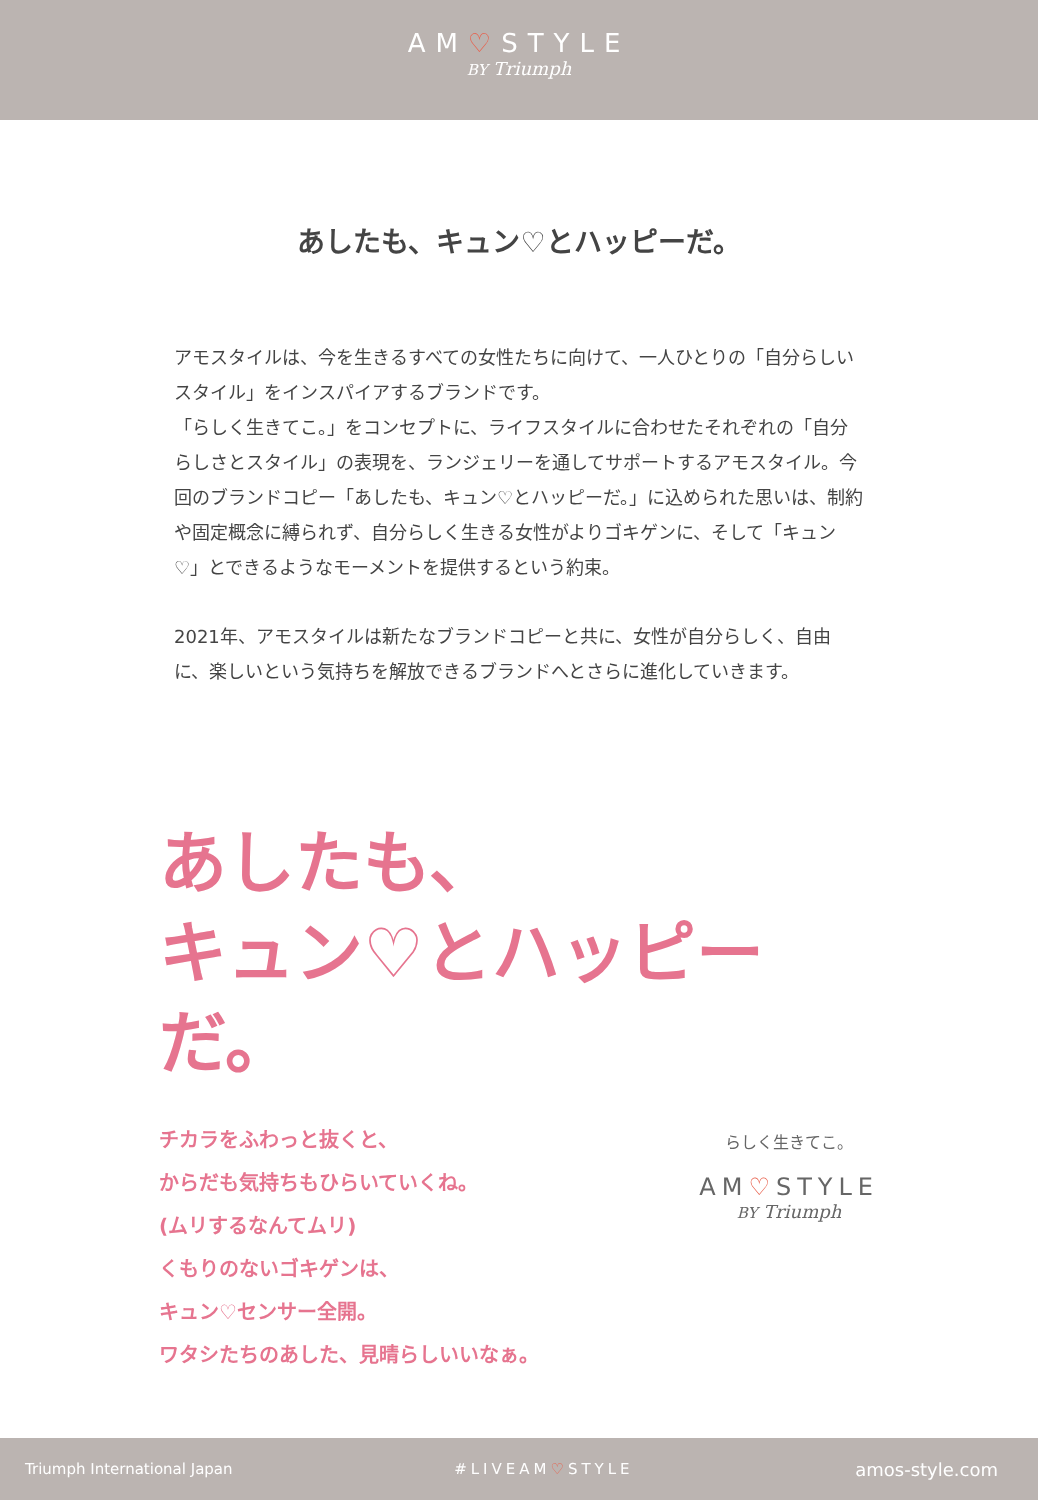AM♡STYLE
BY Triumph
あしたも、キュン♡とハッピーだ。
アモスタイルは、今を生きるすべての女性たちに向けて、一人ひとりの「自分らしいスタイル」をインスパイアするブランドです。
「らしく生きてこ。」をコンセプトに、ライフスタイルに合わせたそれぞれの「自分らしさとスタイル」の表現を、ランジェリーを通してサポートするアモスタイル。今回のブランドコピー「あしたも、キュン♡とハッピーだ。」に込められた思いは、制約や固定概念に縛られず、自分らしく生きる女性がよりゴキゲンに、そして「キュン♡」とできるようなモーメントを提供するという約束。
2021年、アモスタイルは新たなブランドコピーと共に、女性が自分らしく、自由に、楽しいという気持ちを解放できるブランドへとさらに進化していきます。
あしたも、
キュン♡とハッピーだ。
チカラをふわっと抜くと、
からだも気持ちもひらいていくね。
(ムリするなんてムリ)
くもりのないゴキゲンは、
キュン♡センサー全開。
ワタシたちのあした、見晴らしいいなぁ。
らしく生きてこ。
AM♡STYLE
BY Triumph
Triumph International Japan #LIVEAM♡STYLE amos-style.com